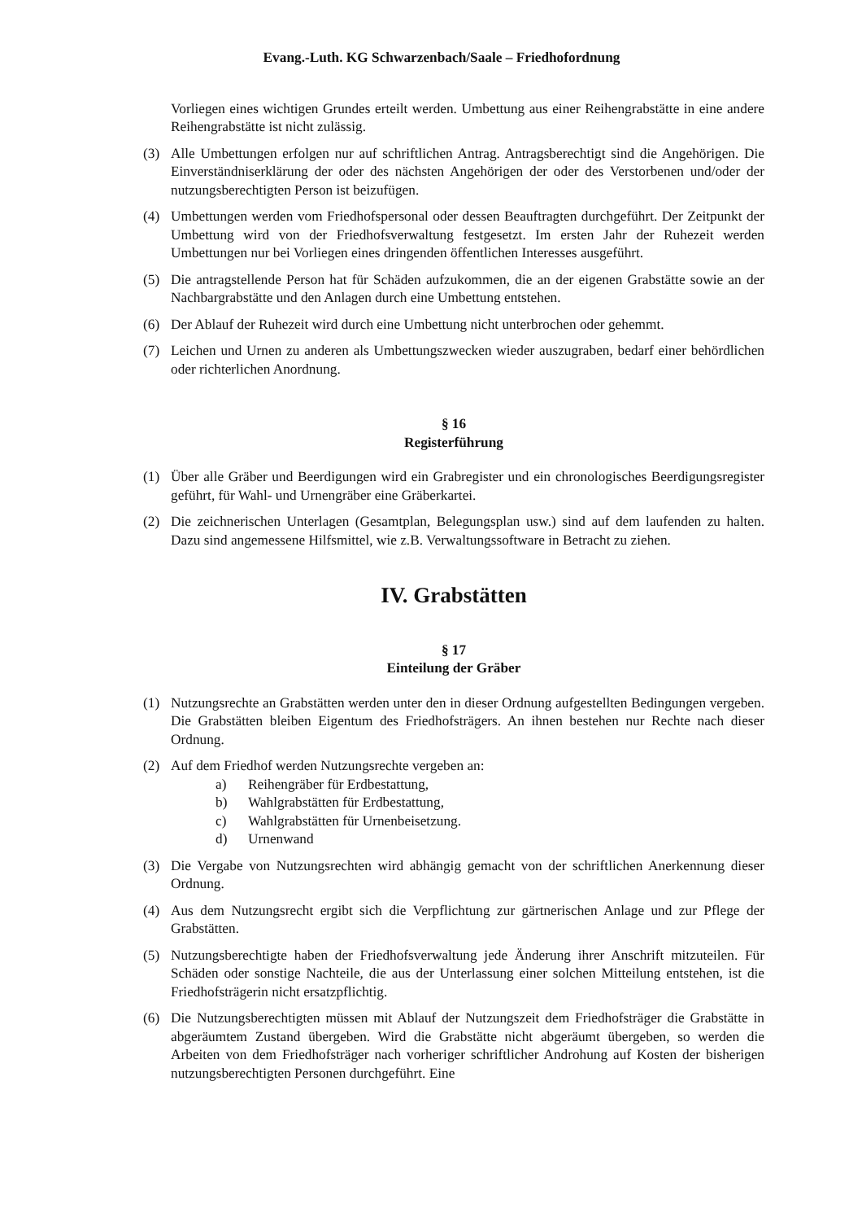Evang.-Luth. KG Schwarzenbach/Saale – Friedhofordnung
Vorliegen eines wichtigen Grundes erteilt werden. Umbettung aus einer Reihengrabstätte in eine andere Reihengrabstätte ist nicht zulässig.
(3) Alle Umbettungen erfolgen nur auf schriftlichen Antrag. Antragsberechtigt sind die Angehörigen. Die Einverständniserklärung der oder des nächsten Angehörigen der oder des Verstorbenen und/oder der nutzungsberechtigten Person ist beizufügen.
(4) Umbettungen werden vom Friedhofspersonal oder dessen Beauftragten durchgeführt. Der Zeitpunkt der Umbettung wird von der Friedhofsverwaltung festgesetzt. Im ersten Jahr der Ruhezeit werden Umbettungen nur bei Vorliegen eines dringenden öffentlichen Interesses ausgeführt.
(5) Die antragstellende Person hat für Schäden aufzukommen, die an der eigenen Grabstätte sowie an der Nachbargrabstätte und den Anlagen durch eine Umbettung entstehen.
(6) Der Ablauf der Ruhezeit wird durch eine Umbettung nicht unterbrochen oder gehemmt.
(7) Leichen und Urnen zu anderen als Umbettungszwecken wieder auszugraben, bedarf einer behördlichen oder richterlichen Anordnung.
§ 16
Registerführung
(1) Über alle Gräber und Beerdigungen wird ein Grabregister und ein chronologisches Beerdigungsregister geführt, für Wahl- und Urnengräber eine Gräberkartei.
(2) Die zeichnerischen Unterlagen (Gesamtplan, Belegungsplan usw.) sind auf dem laufenden zu halten. Dazu sind angemessene Hilfsmittel, wie z.B. Verwaltungssoftware in Betracht zu ziehen.
IV. Grabstätten
§ 17
Einteilung der Gräber
(1) Nutzungsrechte an Grabstätten werden unter den in dieser Ordnung aufgestellten Bedingungen vergeben. Die Grabstätten bleiben Eigentum des Friedhofsträgers. An ihnen bestehen nur Rechte nach dieser Ordnung.
(2) Auf dem Friedhof werden Nutzungsrechte vergeben an:
a) Reihengräber für Erdbestattung,
b) Wahlgrabstätten für Erdbestattung,
c) Wahlgrabstätten für Urnenbeisetzung.
d) Urnenwand
(3) Die Vergabe von Nutzungsrechten wird abhängig gemacht von der schriftlichen Anerkennung dieser Ordnung.
(4) Aus dem Nutzungsrecht ergibt sich die Verpflichtung zur gärtnerischen Anlage und zur Pflege der Grabstätten.
(5) Nutzungsberechtigte haben der Friedhofsverwaltung jede Änderung ihrer Anschrift mitzuteilen. Für Schäden oder sonstige Nachteile, die aus der Unterlassung einer solchen Mitteilung entstehen, ist die Friedhofsträgerin nicht ersatzpflichtig.
(6) Die Nutzungsberechtigten müssen mit Ablauf der Nutzungszeit dem Friedhofsträger die Grabstätte in abgeräumtem Zustand übergeben. Wird die Grabstätte nicht abgeräumt übergeben, so werden die Arbeiten von dem Friedhofsträger nach vorheriger schriftlicher Androhung auf Kosten der bisherigen nutzungsberechtigten Personen durchgeführt. Eine